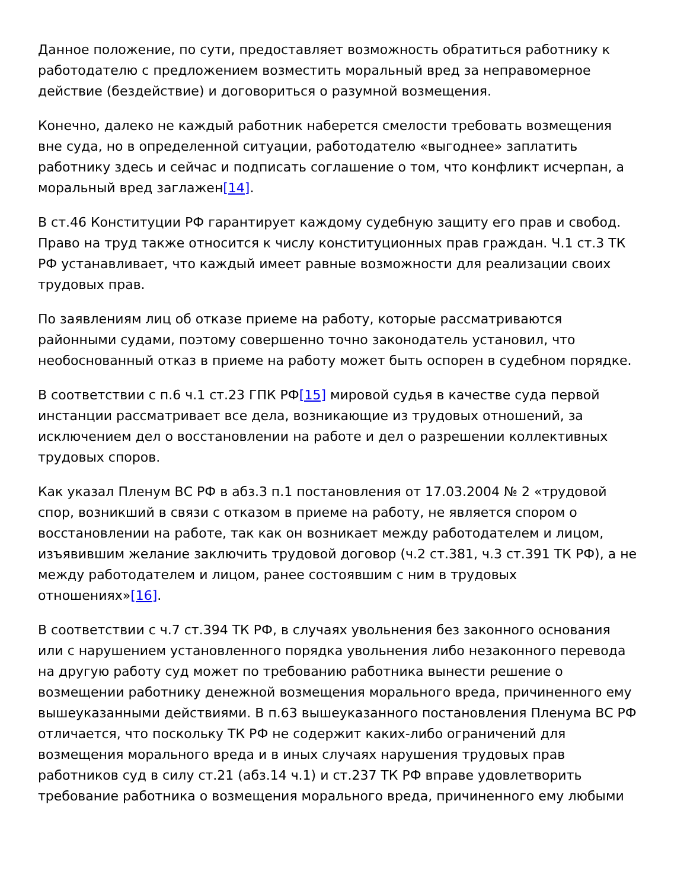Данное положение, по сути, предоставляет возможность обратиться работнику к работодателю с предложением возместить моральный вред за неправомерное действие (бездействие) и договориться о разумной возмещения.
Конечно, далеко не каждый работник наберется смелости требовать возмещения вне суда, но в определенной ситуации, работодателю «выгоднее» заплатить работнику здесь и сейчас и подписать соглашение о том, что конфликт исчерпан, а моральный вред заглажен[14].
В ст.46 Конституции РФ гарантирует каждому судебную защиту его прав и свобод. Право на труд также относится к числу конституционных прав граждан. Ч.1 ст.3 ТК РФ устанавливает, что каждый имеет равные возможности для реализации своих трудовых прав.
По заявлениям лиц об отказе приеме на работу, которые рассматриваются районными судами, поэтому совершенно точно законодатель установил, что необоснованный отказ в приеме на работу может быть оспорен в судебном порядке.
В соответствии с п.6 ч.1 ст.23 ГПК РФ[15] мировой судья в качестве суда первой инстанции рассматривает все дела, возникающие из трудовых отношений, за исключением дел о восстановлении на работе и дел о разрешении коллективных трудовых споров.
Как указал Пленум ВС РФ в абз.3 п.1 постановления от 17.03.2004 № 2 «трудовой спор, возникший в связи с отказом в приеме на работу, не является спором о восстановлении на работе, так как он возникает между работодателем и лицом, изъявившим желание заключить трудовой договор (ч.2 ст.381, ч.3 ст.391 ТК РФ), а не между работодателем и лицом, ранее состоявшим с ним в трудовых отношениях»[16].
В соответствии с ч.7 ст.394 ТК РФ, в случаях увольнения без законного основания или с нарушением установленного порядка увольнения либо незаконного перевода на другую работу суд может по требованию работника вынести решение о возмещении работнику денежной возмещения морального вреда, причиненного ему вышеуказанными действиями. В п.63 вышеуказанного постановления Пленума ВС РФ отличается, что поскольку ТК РФ не содержит каких-либо ограничений для возмещения морального вреда и в иных случаях нарушения трудовых прав работников суд в силу ст.21 (абз.14 ч.1) и ст.237 ТК РФ вправе удовлетворить требование работника о возмещения морального вреда, причиненного ему любыми